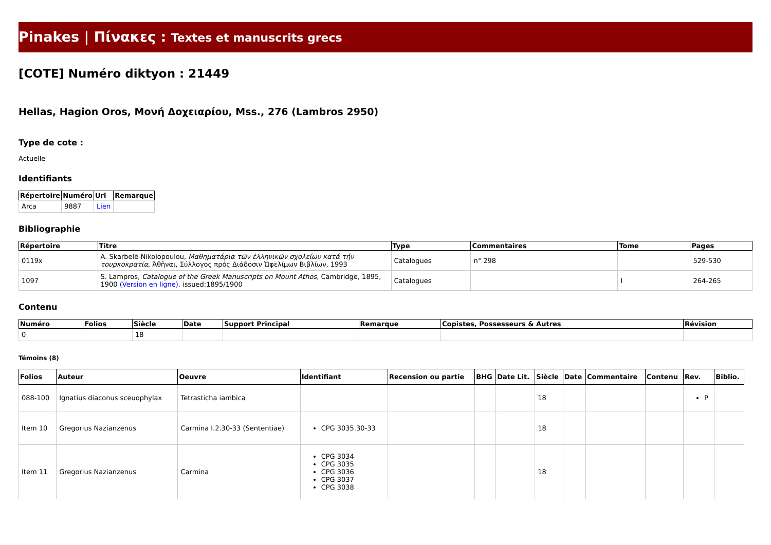Pinakes | Πίνακες : Textes et manuscrits grecs
[COTE] Numéro diktyon : 21449
Hellas, Hagion Oros, Μονή Δοχειαρίου, Mss., 276 (Lambros 2950)
Type de cote :
Actuelle
Identifiants
| Répertoire | Numéro | Url | Remarque |
| --- | --- | --- | --- |
| Arca | 9887 | Lien | |
Bibliographie
| Répertoire | Titre | Type | Commentaires | Tome | Pages |
| --- | --- | --- | --- | --- | --- |
| 0119x | A. Skarbelē-Nikolopoulou, Μαθηματάρια τῶν ἑλληνικῶν σχολείων κατά τήν τουρκοκρατία , Ἀθῆναι, Σύλλογος πρός Διάδοσιν Ὠφελίμων Βιβλίων, 1993 | Catalogues | n° 298 | | 529-530 |
| 1097 | S. Lampros, Catalogue of the Greek Manuscripts on Mount Athos , Cambridge, 1895, 1900 (Version en ligne) . issued:1895/1900 | Catalogues | | I | 264-265 |
Contenu
| Numéro | Folios | Siècle | Date | Support Principal | Remarque | Copistes, Possesseurs & Autres | Révision |
| --- | --- | --- | --- | --- | --- | --- | --- |
| 0 | | 18 | | | | | |
Témoins (8)
| Folios | Auteur | Oeuvre | Identifiant | Recension ou partie | BHG | Date Lit. | Siècle | Date | Commentaire | Contenu | Rev. | Biblio. |
| --- | --- | --- | --- | --- | --- | --- | --- | --- | --- | --- | --- | --- |
| 088-100 | Ignatius diaconus sceuophylax | Tetrasticha iambica | | | | | 18 | | | | P | |
| Item 10 | Gregorius Nazianzenus | Carmina I.2.30-33 (Sententiae) | CPG 3035.30-33 | | | | 18 | | | | | |
| Item 11 | Gregorius Nazianzenus | Carmina | CPG 3034 CPG 3035 CPG 3036 CPG 3037 CPG 3038 | | | | 18 | | | | | |